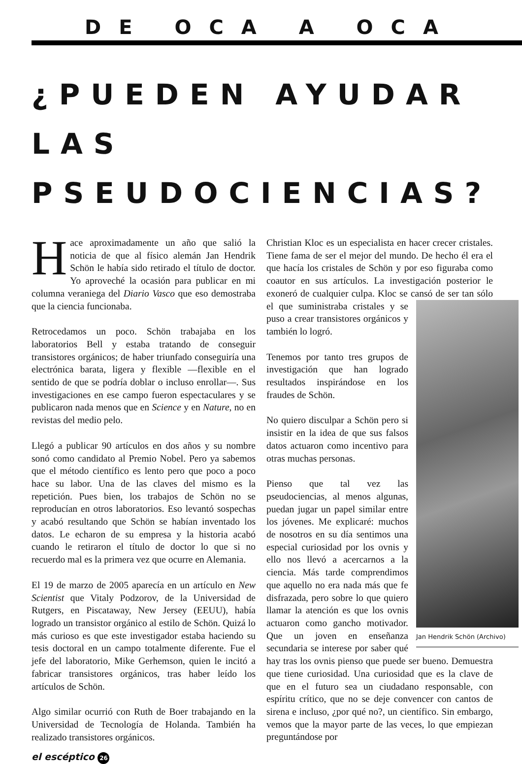DE OCA A OCA
¿PUEDEN AYUDAR LAS PSEUDOCIENCIAS?
Hace aproximadamente un año que salió la noticia de que al físico alemán Jan Hendrik Schön le había sido retirado el título de doctor. Yo aproveché la ocasión para publicar en mi columna veraniega del Diario Vasco que eso demostraba que la ciencia funcionaba.
Retrocedamos un poco. Schön trabajaba en los laboratorios Bell y estaba tratando de conseguir transistores orgánicos; de haber triunfado conseguiría una electrónica barata, ligera y flexible —flexible en el sentido de que se podría doblar o incluso enrollar—. Sus investigaciones en ese campo fueron espectaculares y se publicaron nada menos que en Science y en Nature, no en revistas del medio pelo.
Llegó a publicar 90 artículos en dos años y su nombre sonó como candidato al Premio Nobel. Pero ya sabemos que el método científico es lento pero que poco a poco hace su labor. Una de las claves del mismo es la repetición. Pues bien, los trabajos de Schön no se reproducían en otros laboratorios. Eso levantó sospechas y acabó resultando que Schön se habían inventado los datos. Le echaron de su empresa y la historia acabó cuando le retiraron el título de doctor lo que si no recuerdo mal es la primera vez que ocurre en Alemania.
El 19 de marzo de 2005 aparecía en un artículo en New Scientist que Vitaly Podzorov, de la Universidad de Rutgers, en Piscataway, New Jersey (EEUU), había logrado un transistor orgánico al estilo de Schön. Quizá lo más curioso es que este investigador estaba haciendo su tesis doctoral en un campo totalmente diferente. Fue el jefe del laboratorio, Mike Gerhemson, quien le incitó a fabricar transistores orgánicos, tras haber leído los artículos de Schön.
Algo similar ocurrió con Ruth de Boer trabajando en la Universidad de Tecnología de Holanda. También ha realizado transistores orgánicos.
Christian Kloc es un especialista en hacer crecer cristales. Tiene fama de ser el mejor del mundo. De hecho él era el que hacía los cristales de Schön y por eso figuraba como coautor en sus artículos. La investigación posterior le exoneró de cualquier culpa. Kloc se cansó de ser tan sólo el que suministraba cristales Jan Hendrik Schön (Archivo) y se puso a crear transistores orgánicos y también lo logró.
Tenemos por tanto tres grupos de investigación que han logrado resultados inspirándose en los fraudes de Schön.
No quiero disculpar a Schön pero si insistir en la idea de que sus falsos datos actuaron como incentivo para otras muchas personas.
Pienso que tal vez las pseudociencias, al menos algunas, puedan jugar un papel similar entre los jóvenes. Me explicaré: muchos de nosotros en su día sentimos una especial curiosidad por los ovnis y ello nos llevó a acercarnos a la ciencia. Más tarde comprendimos que aquello no era nada más que fe disfrazada, pero sobre lo que quiero llamar la atención es que los ovnis actuaron como gancho motivador. Que un joven en enseñanza secundaria se interese por saber qué hay tras los ovnis pienso que puede ser bueno. Demuestra que tiene curiosidad. Una curiosidad que es la clave de que en el futuro sea un ciudadano responsable, con espíritu crítico, que no se deje convencer con cantos de sirena e incluso, ¿por qué no?, un científico. Sin embargo, vemos que la mayor parte de las veces, lo que empiezan preguntándose por
el escéptico 26